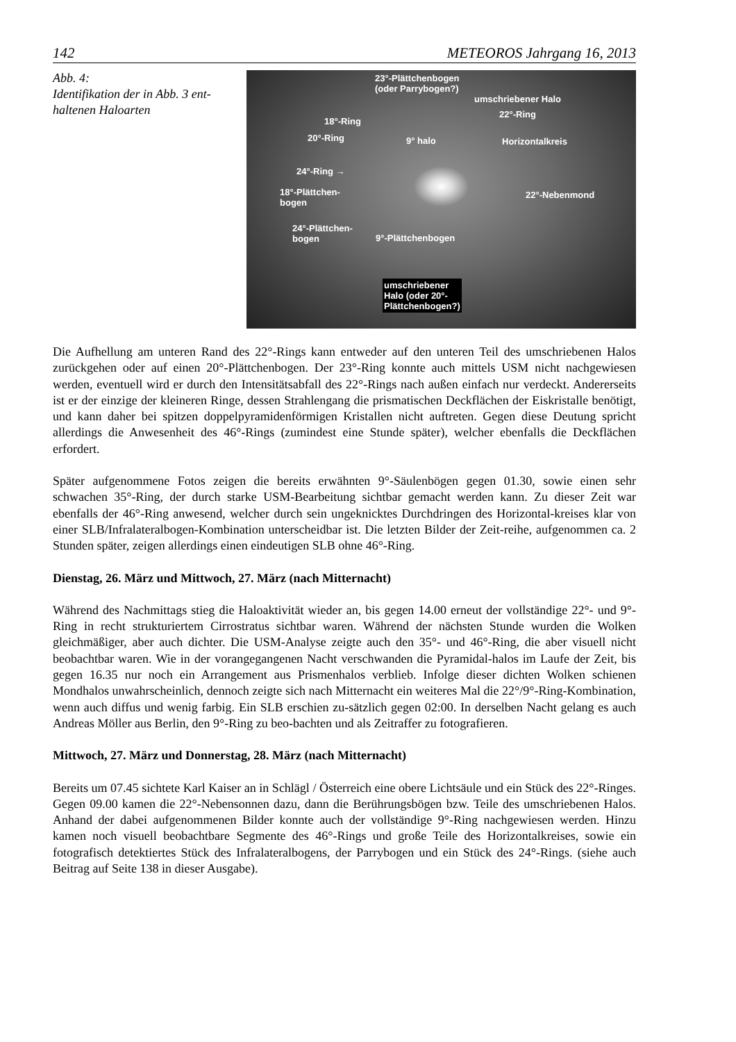142 METEOROS Jahrgang 16, 2013
Abb. 4:
Identifikation der in Abb. 3 ent-
haltenen Haloarten
23°-Plättchenbogen
(oder Parrybogen?)
umschriebener Halo
22°-Ring
18°-Ring
20°-Ring 9° halo Horizontalkreis
24°-Ring →
18°-Plättchen-
bogen
22°-Nebenmond
24°-Plättchen-
bogen 9°-Plättchenbogen
umschriebener
Halo (oder 20°-
Plättchenbogen?)
Die Aufhellung am unteren Rand des 22°-Rings kann entweder auf den unteren Teil des umschriebenen Halos zurückgehen oder auf einen 20°-Plättchenbogen. Der 23°-Ring konnte auch mittels USM nicht nachgewiesen werden, eventuell wird er durch den Intensitätsabfall des 22°-Rings nach außen einfach nur verdeckt. Andererseits ist er der einzige der kleineren Ringe, dessen Strahlengang die prismatischen Deckflächen der Eiskristalle benötigt, und kann daher bei spitzen doppelpyramidenförmigen Kristallen nicht auftreten. Gegen diese Deutung spricht allerdings die Anwesenheit des 46°-Rings (zumindest eine Stunde später), welcher ebenfalls die Deckflächen erfordert.
Später aufgenommene Fotos zeigen die bereits erwähnten 9°-Säulenbögen gegen 01.30, sowie einen sehr schwachen 35°-Ring, der durch starke USM-Bearbeitung sichtbar gemacht werden kann. Zu dieser Zeit war ebenfalls der 46°-Ring anwesend, welcher durch sein ungeknicktes Durchdringen des Horizontal-kreises klar von einer SLB/Infralateralbogen-Kombination unterscheidbar ist. Die letzten Bilder der Zeit-reihe, aufgenommen ca. 2 Stunden später, zeigen allerdings einen eindeutigen SLB ohne 46°-Ring.
Dienstag, 26. März und Mittwoch, 27. März (nach Mitternacht)
Während des Nachmittags stieg die Haloaktivität wieder an, bis gegen 14.00 erneut der vollständige 22°- und 9°-Ring in recht strukturiertem Cirrostratus sichtbar waren. Während der nächsten Stunde wurden die Wolken gleichmäßiger, aber auch dichter. Die USM-Analyse zeigte auch den 35°- und 46°-Ring, die aber visuell nicht beobachtbar waren. Wie in der vorangegangenen Nacht verschwanden die Pyramidal-halos im Laufe der Zeit, bis gegen 16.35 nur noch ein Arrangement aus Prismenhalos verblieb. Infolge dieser dichten Wolken schienen Mondhalos unwahrscheinlich, dennoch zeigte sich nach Mitternacht ein weiteres Mal die 22°/9°-Ring-Kombination, wenn auch diffus und wenig farbig. Ein SLB erschien zu-sätzlich gegen 02:00. In derselben Nacht gelang es auch Andreas Möller aus Berlin, den 9°-Ring zu beo-bachten und als Zeitraffer zu fotografieren.
Mittwoch, 27. März und Donnerstag, 28. März (nach Mitternacht)
Bereits um 07.45 sichtete Karl Kaiser an in Schlägl / Österreich eine obere Lichtsäule und ein Stück des 22°-Ringes. Gegen 09.00 kamen die 22°-Nebensonnen dazu, dann die Berührungsbögen bzw. Teile des umschriebenen Halos. Anhand der dabei aufgenommenen Bilder konnte auch der vollständige 9°-Ring nachgewiesen werden. Hinzu kamen noch visuell beobachtbare Segmente des 46°-Rings und große Teile des Horizontalkreises, sowie ein fotografisch detektiertes Stück des Infralateralbogens, der Parrybogen und ein Stück des 24°-Rings. (siehe auch Beitrag auf Seite 138 in dieser Ausgabe).